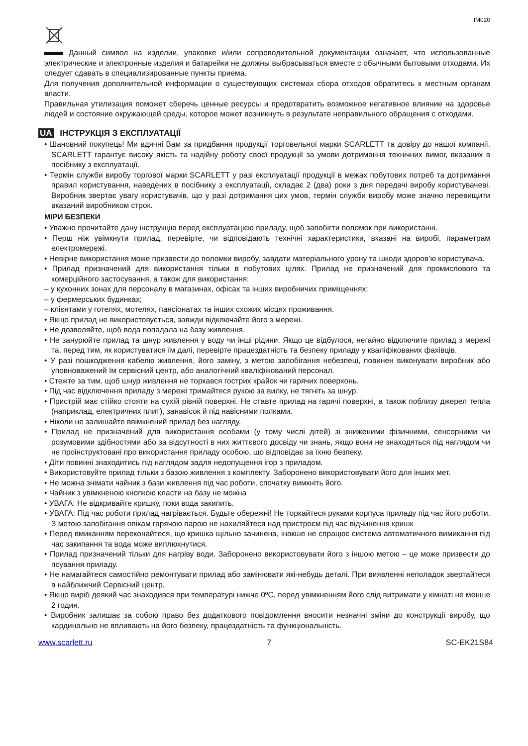IM020
Данный символ на изделии, упаковке и/или сопроводительной документации означает, что использованные электрические и электронные изделия и батарейки не должны выбрасываться вместе с обычными бытовыми отходами. Их следует сдавать в специализированные пункты приема.
Для получения дополнительной информации о существующих системах сбора отходов обратитесь к местным органам власти.
Правильная утилизация поможет сберечь ценные ресурсы и предотвратить возможное негативное влияние на здоровье людей и состояние окружающей среды, которое может возникнуть в результате неправильного обращения с отходами.
UA ІНСТРУКЦІЯ З ЕКСПЛУАТАЦІЇ
• Шановний покупець! Ми вдячні Вам за придбання продукції торговельної марки SCARLETT та довіру до нашої компанії. SCARLETT гарантує високу якість та надійну роботу своєї продукції за умови дотримання технічних вимог, вказаних в посібнику з експлуатації.
• Термін служби виробу торгової марки SCARLETT у разі експлуатації продукції в межах побутових потреб та дотримання правил користування, наведених в посібнику з експлуатації, складає 2 (два) роки з дня передачі виробу користувачеві. Виробник звертає увагу користувачів, що у разі дотримання цих умов, термін служби виробу може значно перевищити вказаний виробником строк.
МІРИ БЕЗПЕКИ
• Уважно прочитайте дану інструкцію перед експлуатацією приладу, щоб запобігти поломок при використанні.
• Перш ніж увімкнути прилад, перевірте, чи відповідають технічні характеристики, вказані на виробі, параметрам електромережі.
• Невірне використання може призвести до поломки виробу, завдати матеріального урону та шкоди здоров’ю користувача.
• Прилад призначений для використання тільки в побутових цілях. Прилад не призначений для промислового та комерційного застосування, а також для використання:
– у кухонних зонах для персоналу в магазинах, офісах та інших виробничих приміщеннях;
– у фермерських будинках;
– клієнтами у готелях, мотелях, пансіонатах та інших схожих місцях проживання.
• Якщо прилад не використовується, завжди відключайте його з мережі.
• Не дозволяйте, щоб вода попадала на базу живлення.
• Не занурюйте прилад та шнур живлення у воду чи інші рідини. Якщо це відбулося, негайно відключите прилад з мережі та, перед тим, як користуватися їм далі, перевірте працездатність та безпеку приладу у кваліфікованих фахівців.
• У разі пошкодження кабелю живлення, його заміну, з метою запобігання небезпеці, повинен виконувати виробник або уповноважений їм сервісний центр, або аналогічний кваліфікований персонал.
• Стежте за тим, щоб шнур живлення не торкався гострих крайок чи гарячих поверхонь.
• Під час відключення приладу з мережі тримайтеся рукою за вилку, не тягніть за шнур.
• Пристрій має стійко стояти на сухій рівній поверхні. Не ставте прилад на гарячі поверхні, а також поблизу джерел тепла (наприклад, електричних плит), занавісок й під навісними полками.
• Ніколи не залишайте ввімкнений прилад без нагляду.
• Прилад не призначений для використання особами (у тому числі дітей) зі зниженими фізичними, сенсорними чи розумовими здібностями або за відсутності в них життєвого досвіду чи знань, якщо вони не знаходяться під наглядом чи не проінструктовані про використання приладу особою, що відповідає за їхню безпеку.
• Діти повинні знаходитись під наглядом задля недопущення ігор з приладом.
• Використовуйте прилад тільки з базою живлення з комплекту. Заборонено використовувати його для інших мет.
• Не можна знімати чайник з бази живлення під час роботи, спочатку вимкніть його.
• Чайник з увімкненою кнопкою класти на базу не можна
• УВАГА: Не відкривайте кришку, поки вода закипить.
• УВАГА: Під час роботи прилад нагрівається. Будьте обережні! Не торкайтеся руками корпуса приладу під час його роботи. З метою запобігання опікам гарячою парою не нахиляйтеся над пристроєм під час відчинення кришк
• Перед вмиканням переконайтеся, що кришка щільно зачинена, інакше не спрацює система автоматичного вимикання під час закипання та вода може виплюхнутися.
• Прилад призначений тільки для нагріву води. Заборонено використовувати його з іншою метою – це може призвести до псування приладу.
• Не намагайтеся самостійно ремонтувати прилад або замінювати які-небудь деталі. При виявленні неполадок звертайтеся в найближчий Сервісний центр.
• Якщо виріб деякий час знаходився при температурі нижче 0ºC, перед увімкненням його слід витримати у кімнаті не менше 2 годин.
• Виробник залишає за собою право без додаткового повідомлення вносити незначні зміни до конструкції виробу, що кардинально не впливають на його безпеку, працездатність та функціональність.
www.scarlett.ru 7 SC-EK21S84